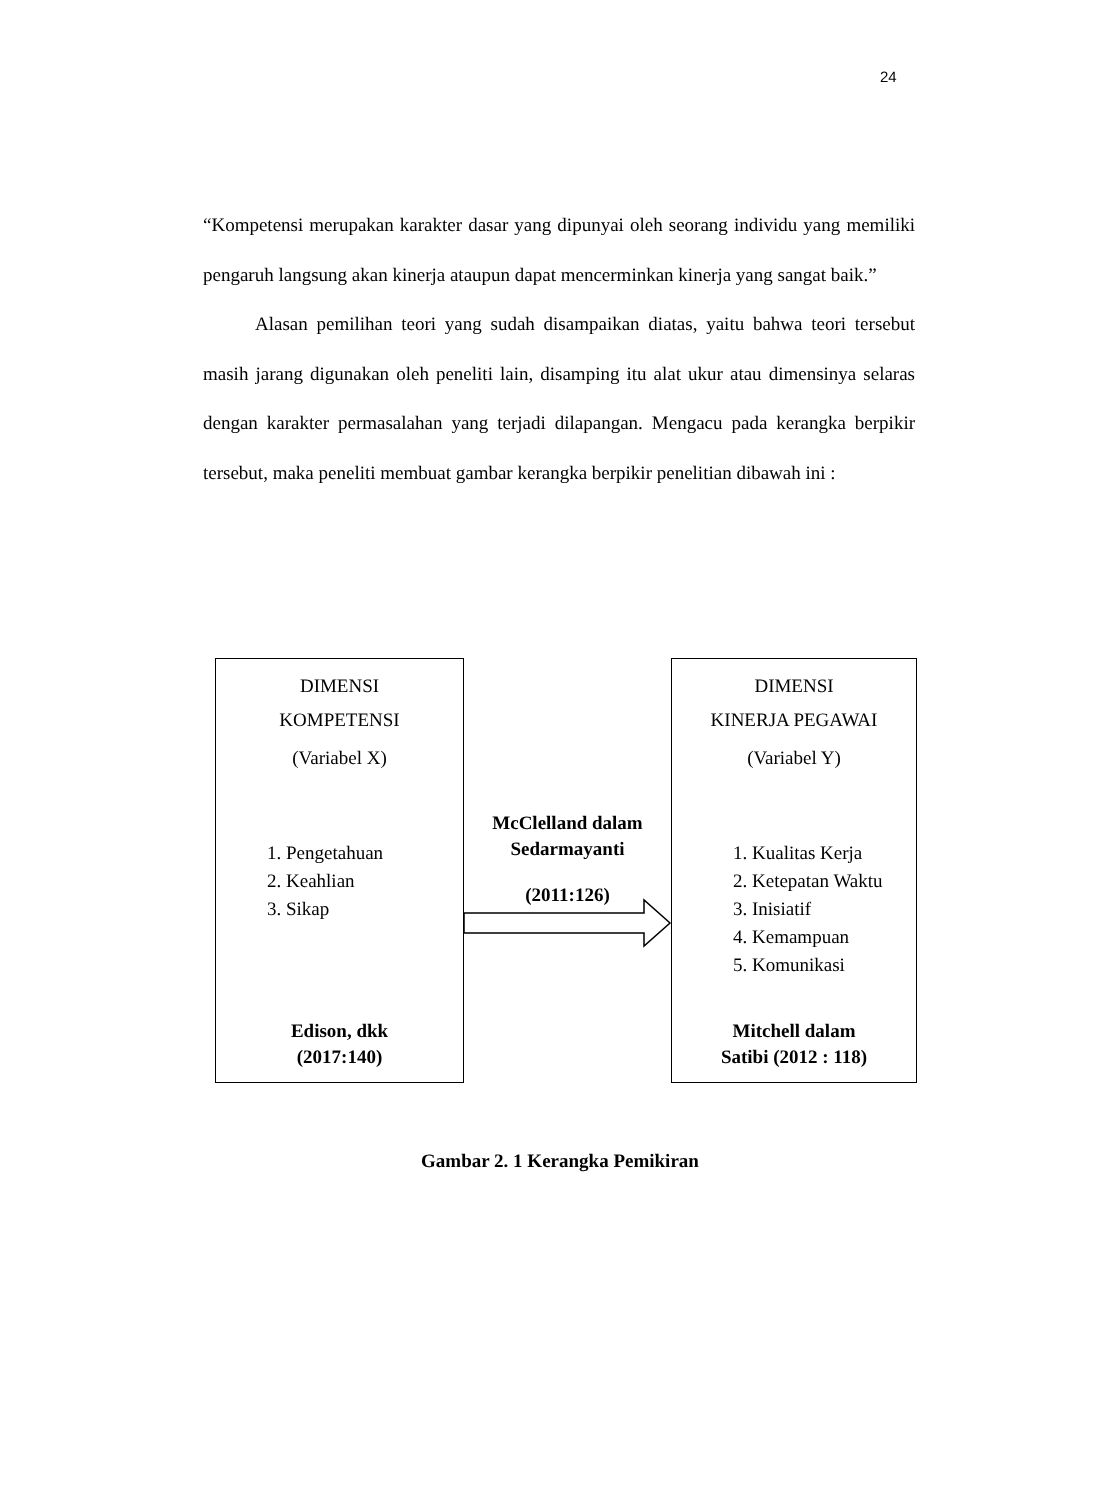24
“Kompetensi merupakan karakter dasar yang dipunyai oleh seorang individu yang memiliki pengaruh langsung akan kinerja ataupun dapat mencerminkan kinerja yang sangat baik.”
Alasan pemilihan teori yang sudah disampaikan diatas, yaitu bahwa teori tersebut masih jarang digunakan oleh peneliti lain, disamping itu alat ukur atau dimensinya selaras dengan karakter permasalahan yang terjadi dilapangan. Mengacu pada kerangka berpikir tersebut, maka peneliti membuat gambar kerangka berpikir penelitian dibawah ini :
DIMENSI
KOMPETENSI
(Variabel X)
1. Pengetahuan
2. Keahlian
3. Sikap
Edison, dkk
(2017:140)
McClelland dalam
Sedarmayanti
(2011:126)
DIMENSI
KINERJA PEGAWAI
(Variabel Y)
1. Kualitas Kerja
2. Ketepatan Waktu
3. Inisiatif
4. Kemampuan
5. Komunikasi
Mitchell dalam
Satibi (2012 : 118)
Gambar 2. 1 Kerangka Pemikiran